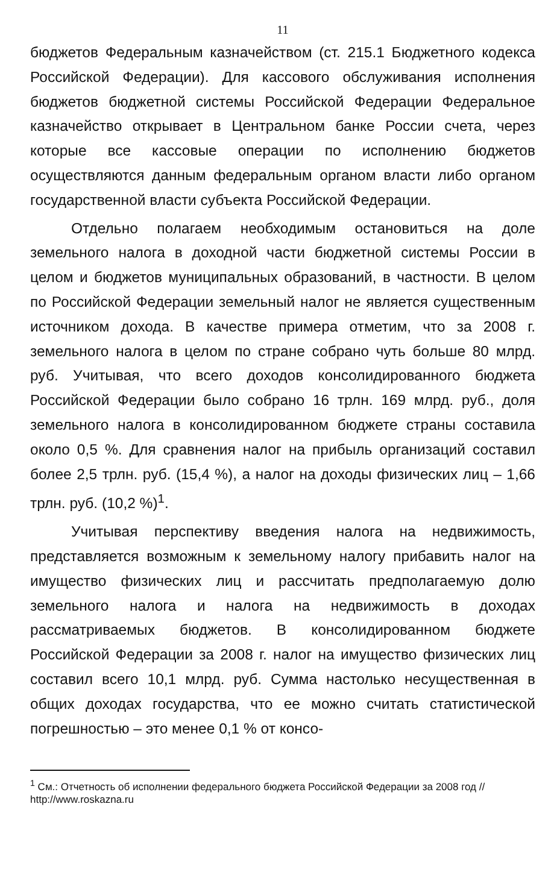11
бюджетов Федеральным казначейством (ст. 215.1 Бюджетного кодекса Российской Федерации). Для кассового обслуживания исполнения бюджетов бюджетной системы Российской Федерации Федеральное казначейство открывает в Центральном банке России счета, через которые все кассовые операции по исполнению бюджетов осуществляются данным федеральным органом власти либо органом государственной власти субъекта Российской Федерации.
Отдельно полагаем необходимым остановиться на доле земельного налога в доходной части бюджетной системы России в целом и бюджетов муниципальных образований, в частности. В целом по Российской Федерации земельный налог не является существенным источником дохода. В качестве примера отметим, что за 2008 г. земельного налога в целом по стране собрано чуть больше 80 млрд. руб. Учитывая, что всего доходов консолидированного бюджета Российской Федерации было собрано 16 трлн. 169 млрд. руб., доля земельного налога в консолидированном бюджете страны составила около 0,5 %. Для сравнения налог на прибыль организаций составил более 2,5 трлн. руб. (15,4 %), а налог на доходы физических лиц – 1,66 трлн. руб. (10,2 %)<sup>1</sup>.
Учитывая перспективу введения налога на недвижимость, представляется возможным к земельному налогу прибавить налог на имущество физических лиц и рассчитать предполагаемую долю земельного налога и налога на недвижимость в доходах рассматриваемых бюджетов. В консолидированном бюджете Российской Федерации за 2008 г. налог на имущество физических лиц составил всего 10,1 млрд. руб. Сумма настолько несущественная в общих доходах государства, что ее можно считать статистической погрешностью – это менее 0,1 % от консо-
<sup>1</sup> См.: Отчетность об исполнении федерального бюджета Российской Федерации за 2008 год // http://www.roskazna.ru